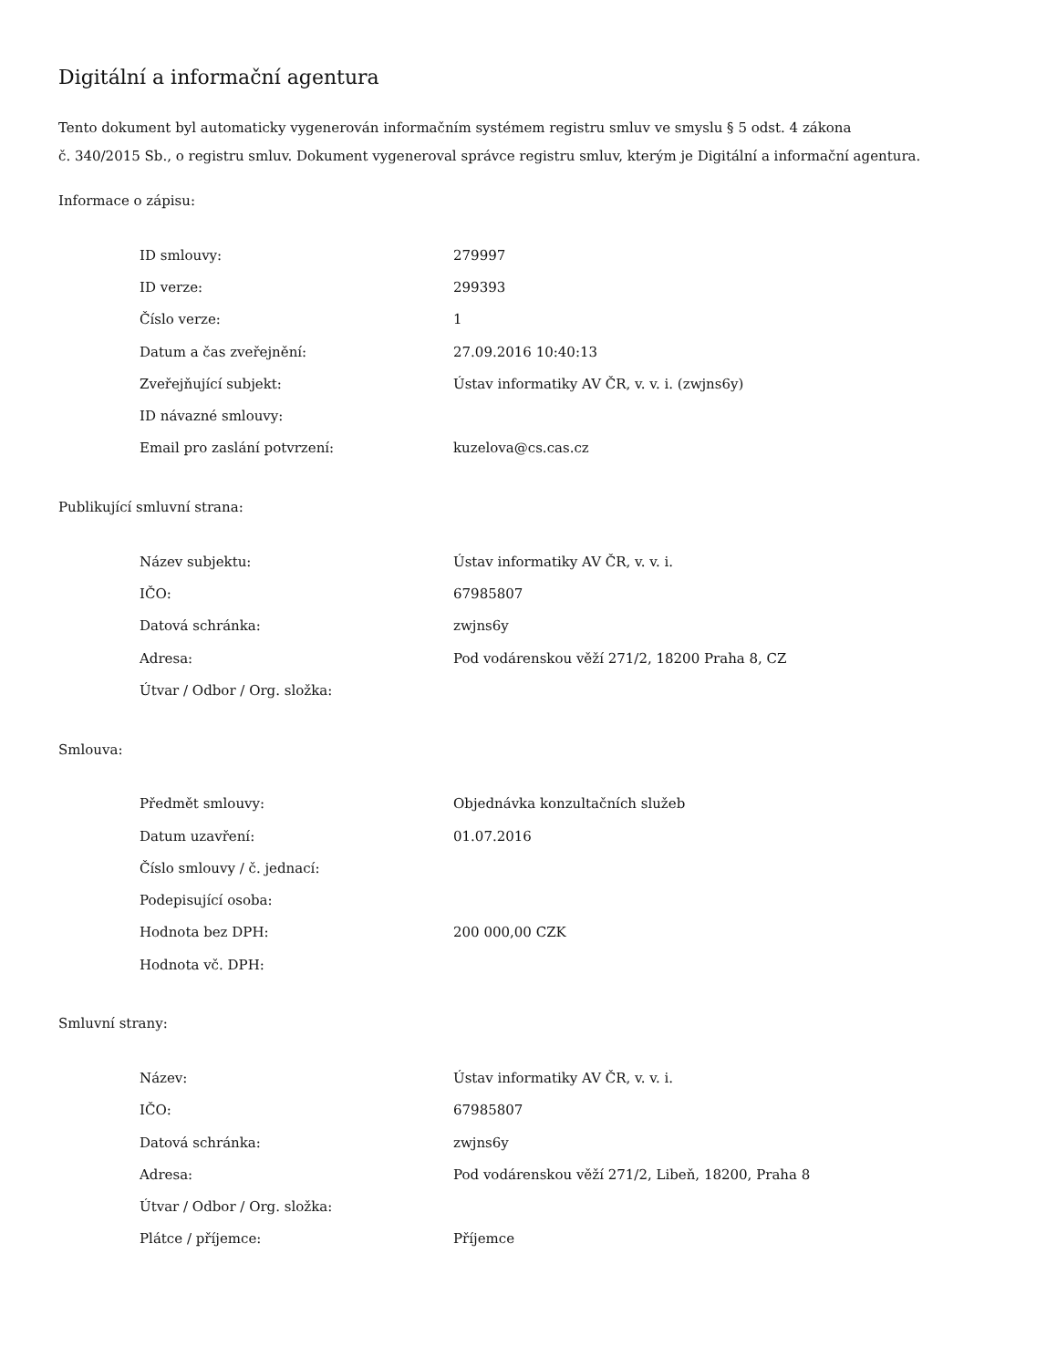Digitální a informační agentura
Tento dokument byl automaticky vygenerován informačním systémem registru smluv ve smyslu § 5 odst. 4 zákona
č. 340/2015 Sb., o registru smluv. Dokument vygeneroval správce registru smluv, kterým je Digitální a informační agentura.
Informace o zápisu:
| ID smlouvy: | 279997 |
| ID verze: | 299393 |
| Číslo verze: | 1 |
| Datum a čas zveřejnění: | 27.09.2016 10:40:13 |
| Zveřejňující subjekt: | Ústav informatiky AV ČR, v. v. i. (zwjns6y) |
| ID návazné smlouvy: | |
| Email pro zaslání potvrzení: | kuzelova@cs.cas.cz |
Publikující smluvní strana:
| Název subjektu: | Ústav informatiky AV ČR, v. v. i. |
| IČO: | 67985807 |
| Datová schránka: | zwjns6y |
| Adresa: | Pod vodárenskou věží 271/2, 18200 Praha 8, CZ |
| Útvar / Odbor / Org. složka: | |
Smlouva:
| Předmět smlouvy: | Objednávka konzultačních služeb |
| Datum uzavření: | 01.07.2016 |
| Číslo smlouvy / č. jednací: | |
| Podepisující osoba: | |
| Hodnota bez DPH: | 200 000,00 CZK |
| Hodnota vč. DPH: | |
Smluvní strany:
| Název: | Ústav informatiky AV ČR, v. v. i. |
| IČO: | 67985807 |
| Datová schránka: | zwjns6y |
| Adresa: | Pod vodárenskou věží 271/2, Libeň, 18200, Praha 8 |
| Útvar / Odbor / Org. složka: | |
| Plátce / příjemce: | Příjemce |